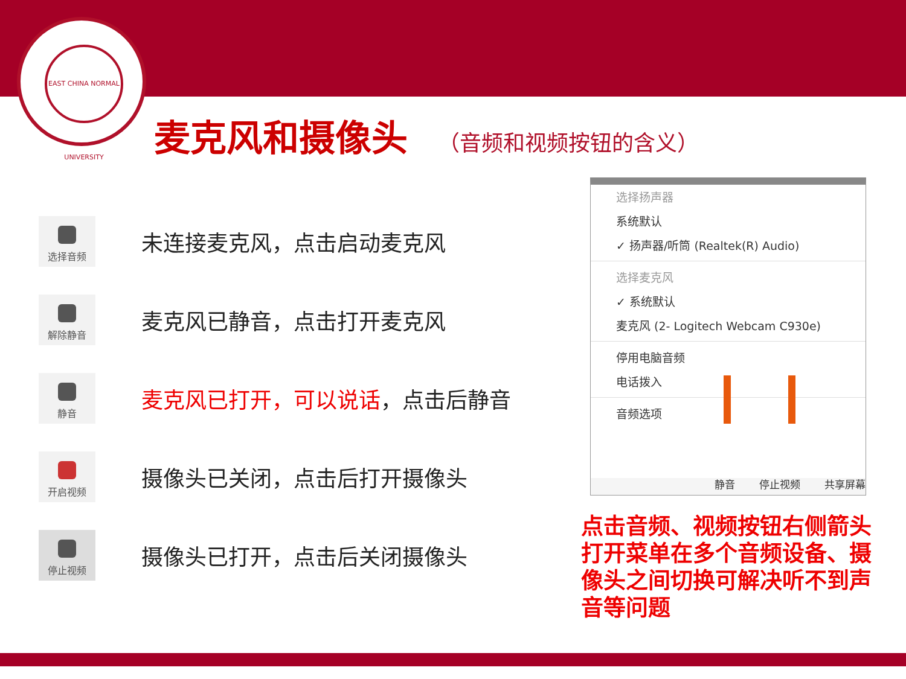EAST CHINA NORMAL UNIVERSITY
麦克风和摄像头
（音频和视频按钮的含义）
选择音频
未连接麦克风，点击启动麦克风
解除静音
麦克风已静音，点击打开麦克风
静音
麦克风已打开，可以说话，点击后静音
开启视频
摄像头已关闭，点击后打开摄像头
停止视频
摄像头已打开，点击后关闭摄像头
选择扬声器
系统默认
✓ 扬声器/听筒 (Realtek(R) Audio)
选择麦克风
✓ 系统默认
麦克风 (2- Logitech Webcam C930e)
停用电脑音频
电话拨入
音频选项
静音 停止视频 共享屏幕
点击音频、视频按钮右侧箭头打开菜单在多个音频设备、摄像头之间切换可解决听不到声音等问题